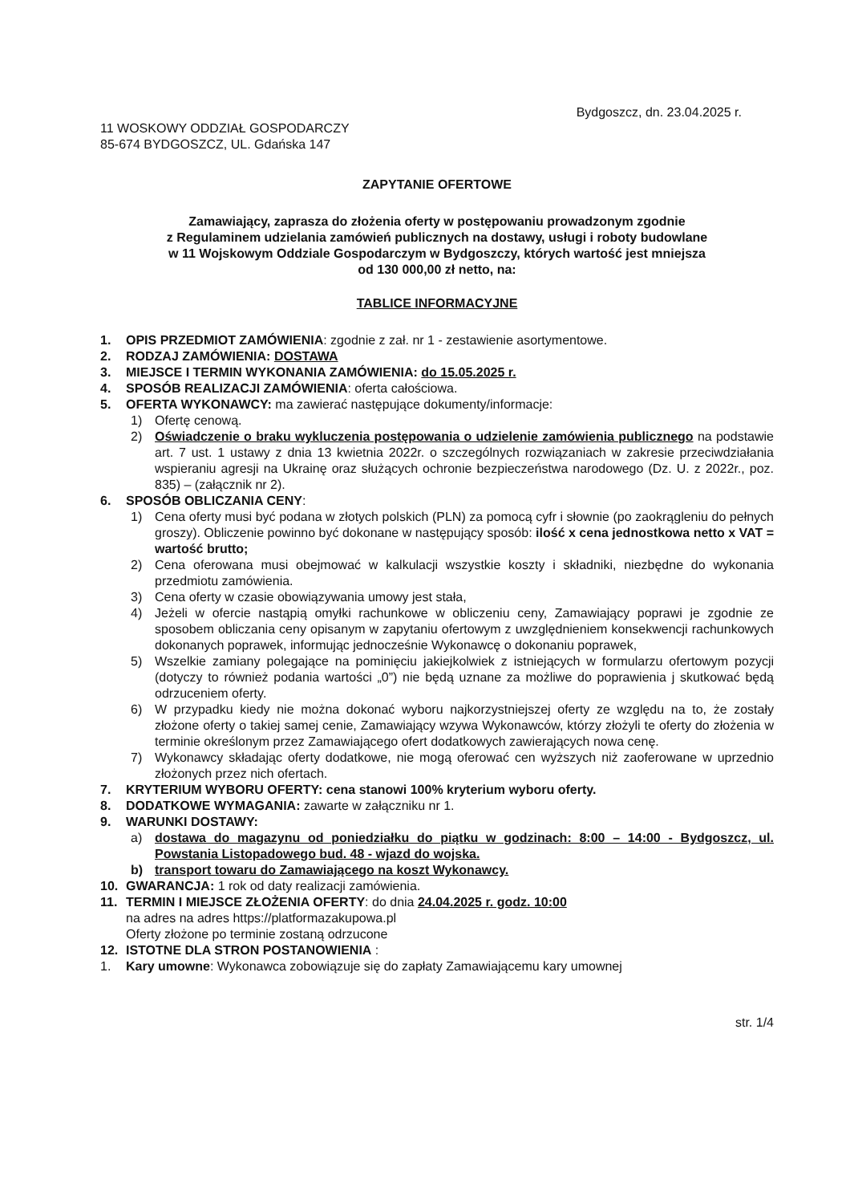Bydgoszcz, dn. 23.04.2025 r.
11 WOSKOWY ODDZIAŁ GOSPODARCZY
85-674 BYDGOSZCZ, UL. Gdańska 147
ZAPYTANIE OFERTOWE
Zamawiający, zaprasza do złożenia oferty w postępowaniu prowadzonym zgodnie
z Regulaminem udzielania zamówień publicznych na dostawy, usługi i roboty budowlane
w 11 Wojskowym Oddziale Gospodarczym w Bydgoszczy, których wartość jest mniejsza
od 130 000,00 zł netto, na:
TABLICE INFORMACYJNE
1. OPIS PRZEDMIOT ZAMÓWIENIA: zgodnie z zał. nr 1 - zestawienie asortymentowe.
2. RODZAJ ZAMÓWIENIA: DOSTAWA
3. MIEJSCE I TERMIN WYKONANIA ZAMÓWIENIA: do 15.05.2025 r.
4. SPOSÓB REALIZACJI ZAMÓWIENIA: oferta całościowa.
5. OFERTA WYKONAWCY: ma zawierać następujące dokumenty/informacje:
1) Ofertę cenową.
2) Oświadczenie o braku wykluczenia postępowania o udzielenie zamówienia publicznego na podstawie art. 7 ust. 1 ustawy z dnia 13 kwietnia 2022r. o szczególnych rozwiązaniach w zakresie przeciwdziałania wspieraniu agresji na Ukrainę oraz służących ochronie bezpieczeństwa narodowego (Dz. U. z 2022r., poz. 835) – (załącznik nr 2).
6. SPOSÓB OBLICZANIA CENY:
1) Cena oferty musi być podana w złotych polskich (PLN) za pomocą cyfr i słownie (po zaokrągleniu do pełnych groszy). Obliczenie powinno być dokonane w następujący sposób: ilość x cena jednostkowa netto x VAT = wartość brutto;
2) Cena oferowana musi obejmować w kalkulacji wszystkie koszty i składniki, niezbędne do wykonania przedmiotu zamówienia.
3) Cena oferty w czasie obowiązywania umowy jest stała,
4) Jeżeli w ofercie nastąpią omyłki rachunkowe w obliczeniu ceny, Zamawiający poprawi je zgodnie ze sposobem obliczania ceny opisanym w zapytaniu ofertowym z uwzględnieniem konsekwencji rachunkowych dokonanych poprawek, informując jednocześnie Wykonawcę o dokonaniu poprawek,
5) Wszelkie zamiany polegające na pominięciu jakiejkolwiek z istniejących w formularzu ofertowym pozycji (dotyczy to również podania wartości „0”) nie będą uznane za możliwe do poprawienia j skutkować będą odrzuceniem oferty.
6) W przypadku kiedy nie można dokonać wyboru najkorzystniejszej oferty ze względu na to, że zostały złożone oferty o takiej samej cenie, Zamawiający wzywa Wykonawców, którzy złożyli te oferty do złożenia w terminie określonym przez Zamawiającego ofert dodatkowych zawierających nowa cenę.
7) Wykonawcy składając oferty dodatkowe, nie mogą oferować cen wyższych niż zaoferowane w uprzednio złożonych przez nich ofertach.
7. KRYTERIUM WYBORU OFERTY: cena stanowi 100% kryterium wyboru oferty.
8. DODATKOWE WYMAGANIA: zawarte w załączniku nr 1.
9. WARUNKI DOSTAWY:
a) dostawa do magazynu od poniedziałku do piątku w godzinach: 8:00 – 14:00 - Bydgoszcz, ul. Powstania Listopadowego bud. 48 - wjazd do wojska.
b) transport towaru do Zamawiającego na koszt Wykonawcy.
10. GWARANCJA: 1 rok od daty realizacji zamówienia.
11. TERMIN I MIEJSCE ZŁOŻENIA OFERTY: do dnia 24.04.2025 r. godz. 10:00
na adres na adres https://platformazakupowa.pl
Oferty złożone po terminie zostaną odrzucone
12. ISTOTNE DLA STRON POSTANOWIENIA :
1. Kary umowne: Wykonawca zobowiązuje się do zapłaty Zamawiającemu kary umownej
str. 1/4